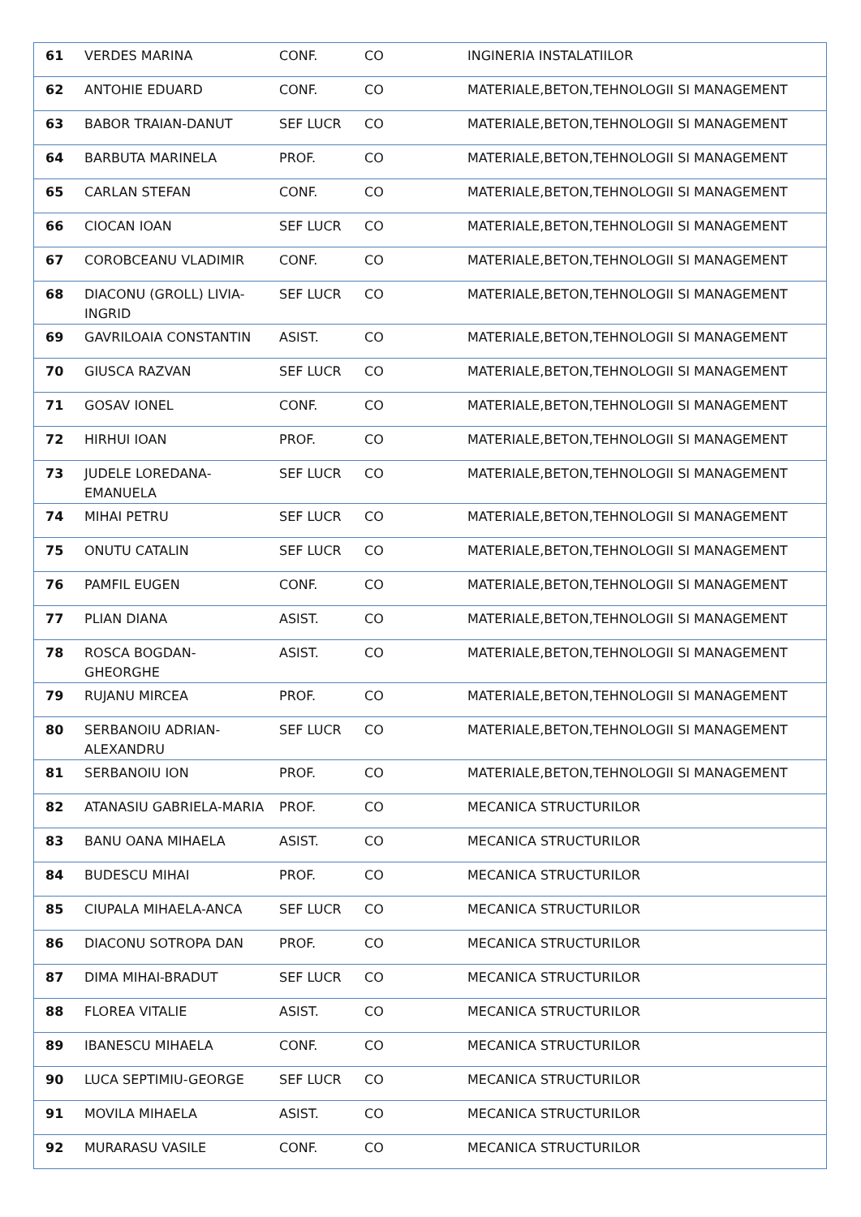| 61 | VERDES MARINA | CONF. | CO | INGINERIA INSTALATIILOR |
| 62 | ANTOHIE EDUARD | CONF. | CO | MATERIALE,BETON,TEHNOLOGII SI MANAGEMENT |
| 63 | BABOR TRAIAN-DANUT | SEF LUCR | CO | MATERIALE,BETON,TEHNOLOGII SI MANAGEMENT |
| 64 | BARBUTA MARINELA | PROF. | CO | MATERIALE,BETON,TEHNOLOGII SI MANAGEMENT |
| 65 | CARLAN STEFAN | CONF. | CO | MATERIALE,BETON,TEHNOLOGII SI MANAGEMENT |
| 66 | CIOCAN IOAN | SEF LUCR | CO | MATERIALE,BETON,TEHNOLOGII SI MANAGEMENT |
| 67 | COROBCEANU VLADIMIR | CONF. | CO | MATERIALE,BETON,TEHNOLOGII SI MANAGEMENT |
| 68 | DIACONU (GROLL) LIVIA-INGRID | SEF LUCR | CO | MATERIALE,BETON,TEHNOLOGII SI MANAGEMENT |
| 69 | GAVRILOAIA CONSTANTIN | ASIST. | CO | MATERIALE,BETON,TEHNOLOGII SI MANAGEMENT |
| 70 | GIUSCA RAZVAN | SEF LUCR | CO | MATERIALE,BETON,TEHNOLOGII SI MANAGEMENT |
| 71 | GOSAV IONEL | CONF. | CO | MATERIALE,BETON,TEHNOLOGII SI MANAGEMENT |
| 72 | HIRHUI IOAN | PROF. | CO | MATERIALE,BETON,TEHNOLOGII SI MANAGEMENT |
| 73 | JUDELE LOREDANA-EMANUELA | SEF LUCR | CO | MATERIALE,BETON,TEHNOLOGII SI MANAGEMENT |
| 74 | MIHAI PETRU | SEF LUCR | CO | MATERIALE,BETON,TEHNOLOGII SI MANAGEMENT |
| 75 | ONUTU CATALIN | SEF LUCR | CO | MATERIALE,BETON,TEHNOLOGII SI MANAGEMENT |
| 76 | PAMFIL EUGEN | CONF. | CO | MATERIALE,BETON,TEHNOLOGII SI MANAGEMENT |
| 77 | PLIAN DIANA | ASIST. | CO | MATERIALE,BETON,TEHNOLOGII SI MANAGEMENT |
| 78 | ROSCA BOGDAN-GHEORGHE | ASIST. | CO | MATERIALE,BETON,TEHNOLOGII SI MANAGEMENT |
| 79 | RUJANU MIRCEA | PROF. | CO | MATERIALE,BETON,TEHNOLOGII SI MANAGEMENT |
| 80 | SERBANOIU ADRIAN-ALEXANDRU | SEF LUCR | CO | MATERIALE,BETON,TEHNOLOGII SI MANAGEMENT |
| 81 | SERBANOIU ION | PROF. | CO | MATERIALE,BETON,TEHNOLOGII SI MANAGEMENT |
| 82 | ATANASIU GABRIELA-MARIA | PROF. | CO | MECANICA STRUCTURILOR |
| 83 | BANU OANA MIHAELA | ASIST. | CO | MECANICA STRUCTURILOR |
| 84 | BUDESCU MIHAI | PROF. | CO | MECANICA STRUCTURILOR |
| 85 | CIUPALA MIHAELA-ANCA | SEF LUCR | CO | MECANICA STRUCTURILOR |
| 86 | DIACONU SOTROPA DAN | PROF. | CO | MECANICA STRUCTURILOR |
| 87 | DIMA MIHAI-BRADUT | SEF LUCR | CO | MECANICA STRUCTURILOR |
| 88 | FLOREA VITALIE | ASIST. | CO | MECANICA STRUCTURILOR |
| 89 | IBANESCU MIHAELA | CONF. | CO | MECANICA STRUCTURILOR |
| 90 | LUCA SEPTIMIU-GEORGE | SEF LUCR | CO | MECANICA STRUCTURILOR |
| 91 | MOVILA MIHAELA | ASIST. | CO | MECANICA STRUCTURILOR |
| 92 | MURARASU VASILE | CONF. | CO | MECANICA STRUCTURILOR |